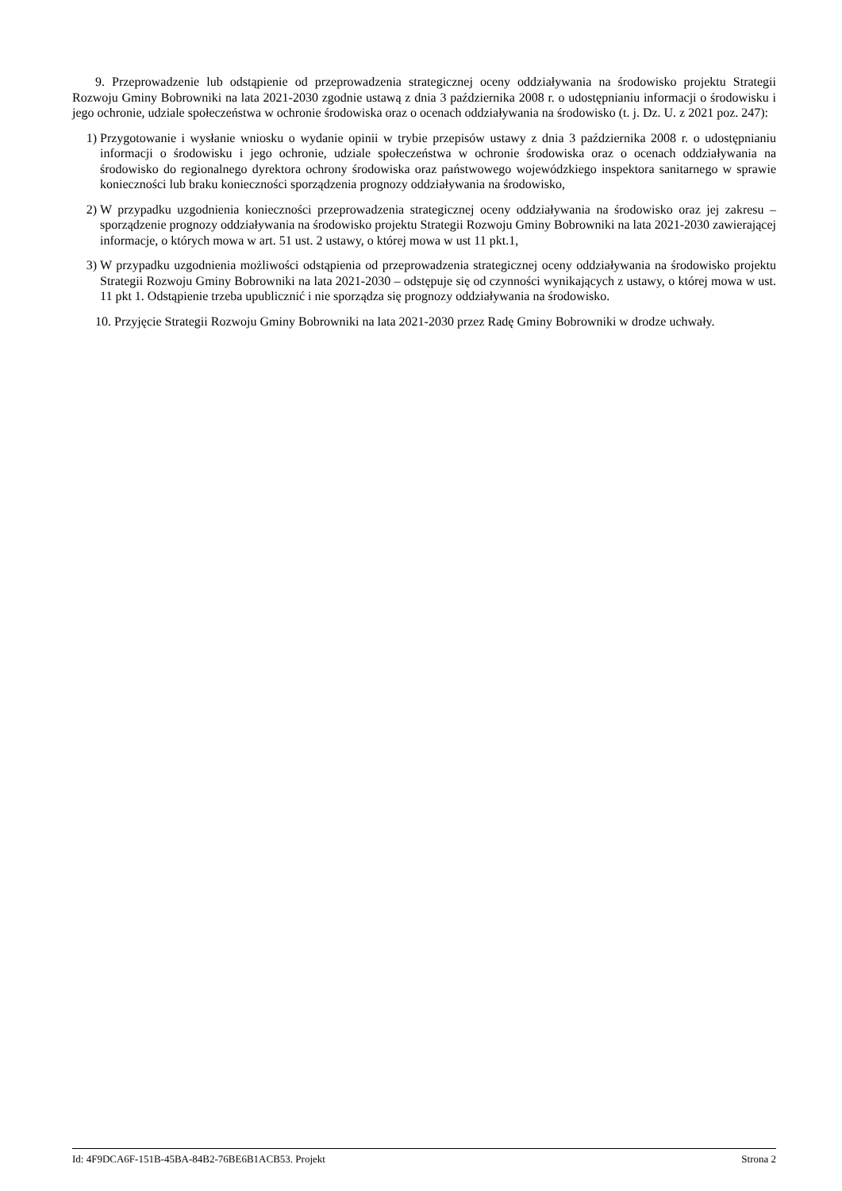9. Przeprowadzenie lub odstąpienie od przeprowadzenia strategicznej oceny oddziaływania na środowisko projektu Strategii Rozwoju Gminy Bobrowniki na lata 2021-2030 zgodnie ustawą z dnia 3 października 2008 r. o udostępnianiu informacji o środowisku i jego ochronie, udziale społeczeństwa w ochronie środowiska oraz o ocenach oddziaływania na środowisko (t. j. Dz. U. z 2021 poz. 247):
1) Przygotowanie i wysłanie wniosku o wydanie opinii w trybie przepisów ustawy z dnia 3 października 2008 r. o udostępnianiu informacji o środowisku i jego ochronie, udziale społeczeństwa w ochronie środowiska oraz o ocenach oddziaływania na środowisko do regionalnego dyrektora ochrony środowiska oraz państwowego wojewódzkiego inspektora sanitarnego w sprawie konieczności lub braku konieczności sporządzenia prognozy oddziaływania na środowisko,
2) W przypadku uzgodnienia konieczności przeprowadzenia strategicznej oceny oddziaływania na środowisko oraz jej zakresu – sporządzenie prognozy oddziaływania na środowisko projektu Strategii Rozwoju Gminy Bobrowniki na lata 2021-2030 zawierającej informacje, o których mowa w art. 51 ust. 2 ustawy, o której mowa w ust 11 pkt.1,
3) W przypadku uzgodnienia możliwości odstąpienia od przeprowadzenia strategicznej oceny oddziaływania na środowisko projektu Strategii Rozwoju Gminy Bobrowniki na lata 2021-2030 – odstępuje się od czynności wynikających z ustawy, o której mowa w ust. 11 pkt 1. Odstąpienie trzeba upublicznić i nie sporządza się prognozy oddziaływania na środowisko.
10. Przyjęcie Strategii Rozwoju Gminy Bobrowniki na lata 2021-2030 przez Radę Gminy Bobrowniki w drodze uchwały.
Id: 4F9DCA6F-151B-45BA-84B2-76BE6B1ACB53. Projekt Strona 2